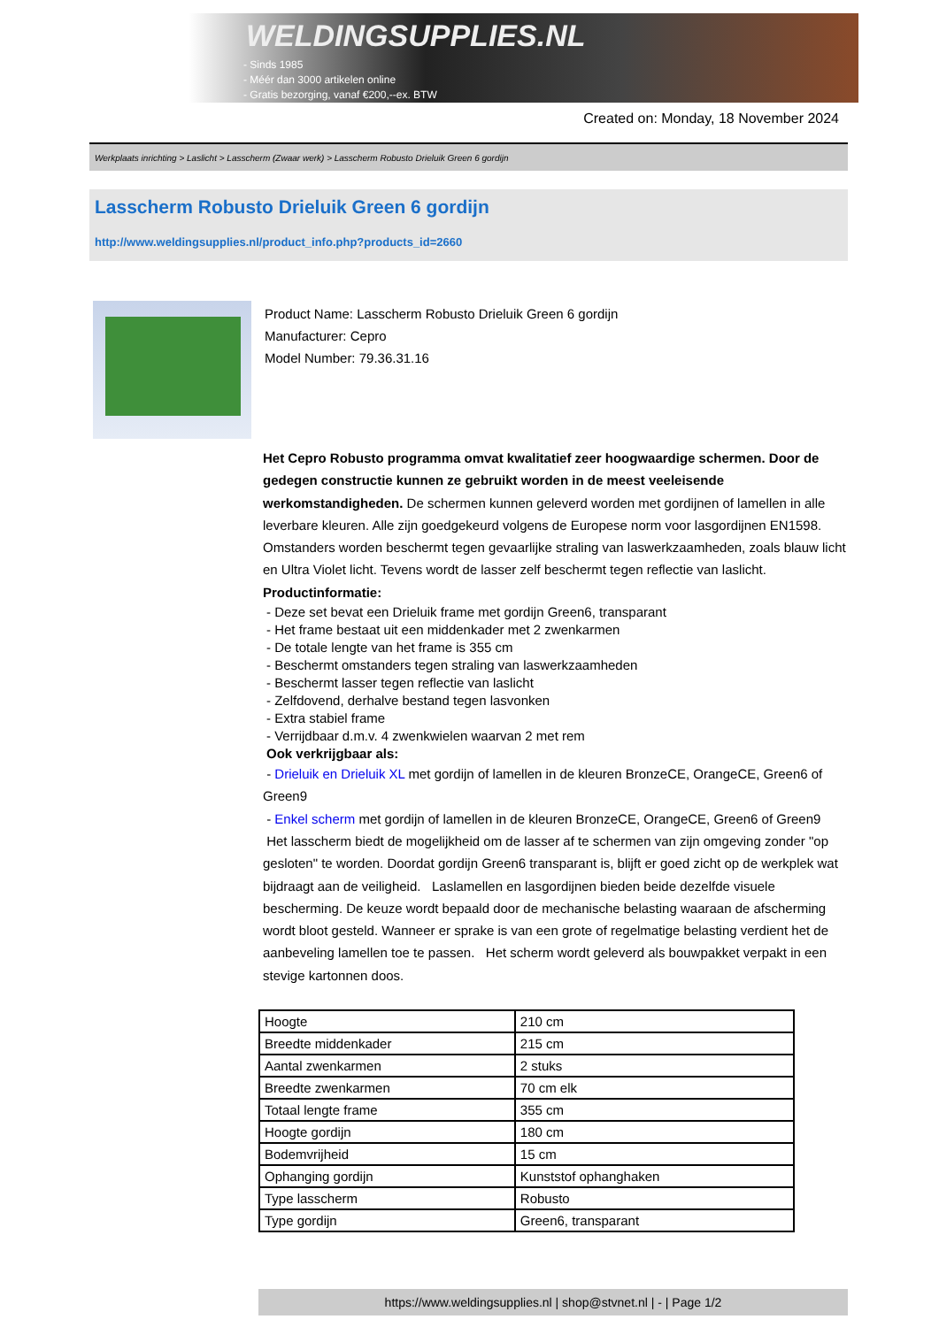WELDINGSUPPLIES.NL
- Sinds 1985
- Méér dan 3000 artikelen online
- Gratis bezorging, vanaf €200,--ex. BTW
Created on: Monday, 18 November 2024
Werkplaats inrichting > Laslicht > Lasscherm (Zwaar werk) > Lasscherm Robusto Drieluik Green 6 gordijn
Lasscherm Robusto Drieluik Green 6 gordijn
http://www.weldingsupplies.nl/product_info.php?products_id=2660
Product Name: Lasscherm Robusto Drieluik Green 6 gordijn
Manufacturer: Cepro
Model Number: 79.36.31.16
Het Cepro Robusto programma omvat kwalitatief zeer hoogwaardige schermen. Door de gedegen constructie kunnen ze gebruikt worden in de meest veeleisende werkomstandigheden. De schermen kunnen geleverd worden met gordijnen of lamellen in alle leverbare kleuren. Alle zijn goedgekeurd volgens de Europese norm voor lasgordijnen EN1598. Omstanders worden beschermt tegen gevaarlijke straling van laswerkzaamheden, zoals blauw licht en Ultra Violet licht. Tevens wordt de lasser zelf beschermt tegen reflectie van laslicht. Productinformatie:
- Deze set bevat een Drieluik frame met gordijn Green6, transparant
- Het frame bestaat uit een middenkader met 2 zwenkarmen
- De totale lengte van het frame is 355 cm
- Beschermt omstanders tegen straling van laswerkzaamheden
- Beschermt lasser tegen reflectie van laslicht
- Zelfdovend, derhalve bestand tegen lasvonken
- Extra stabiel frame
- Verrijdbaar d.m.v. 4 zwenkwielen waarvan 2 met rem
Ook verkrijgbaar als:
- Drieluik en Drieluik XL met gordijn of lamellen in de kleuren BronzeCE, OrangeCE, Green6 of Green9
- Enkel scherm met gordijn of lamellen in de kleuren BronzeCE, OrangeCE, Green6 of Green9
Het lasscherm biedt de mogelijkheid om de lasser af te schermen van zijn omgeving zonder "op gesloten" te worden. Doordat gordijn Green6 transparant is, blijft er goed zicht op de werkplek wat bijdraagt aan de veiligheid. Laslamellen en lasgordijnen bieden beide dezelfde visuele bescherming. De keuze wordt bepaald door de mechanische belasting waaraan de afscherming wordt bloot gesteld. Wanneer er sprake is van een grote of regelmatige belasting verdient het de aanbeveling lamellen toe te passen. Het scherm wordt geleverd als bouwpakket verpakt in een stevige kartonnen doos.
| Hoogte | 210 cm |
| Breedte middenkader | 215 cm |
| Aantal zwenkarmen | 2 stuks |
| Breedte zwenkarmen | 70 cm elk |
| Totaal lengte frame | 355 cm |
| Hoogte gordijn | 180 cm |
| Bodemvrijheid | 15 cm |
| Ophanging gordijn | Kunststof ophanghaken |
| Type lasscherm | Robusto |
| Type gordijn | Green6, transparant |
https://www.weldingsupplies.nl | shop@stvnet.nl | - | Page 1/2